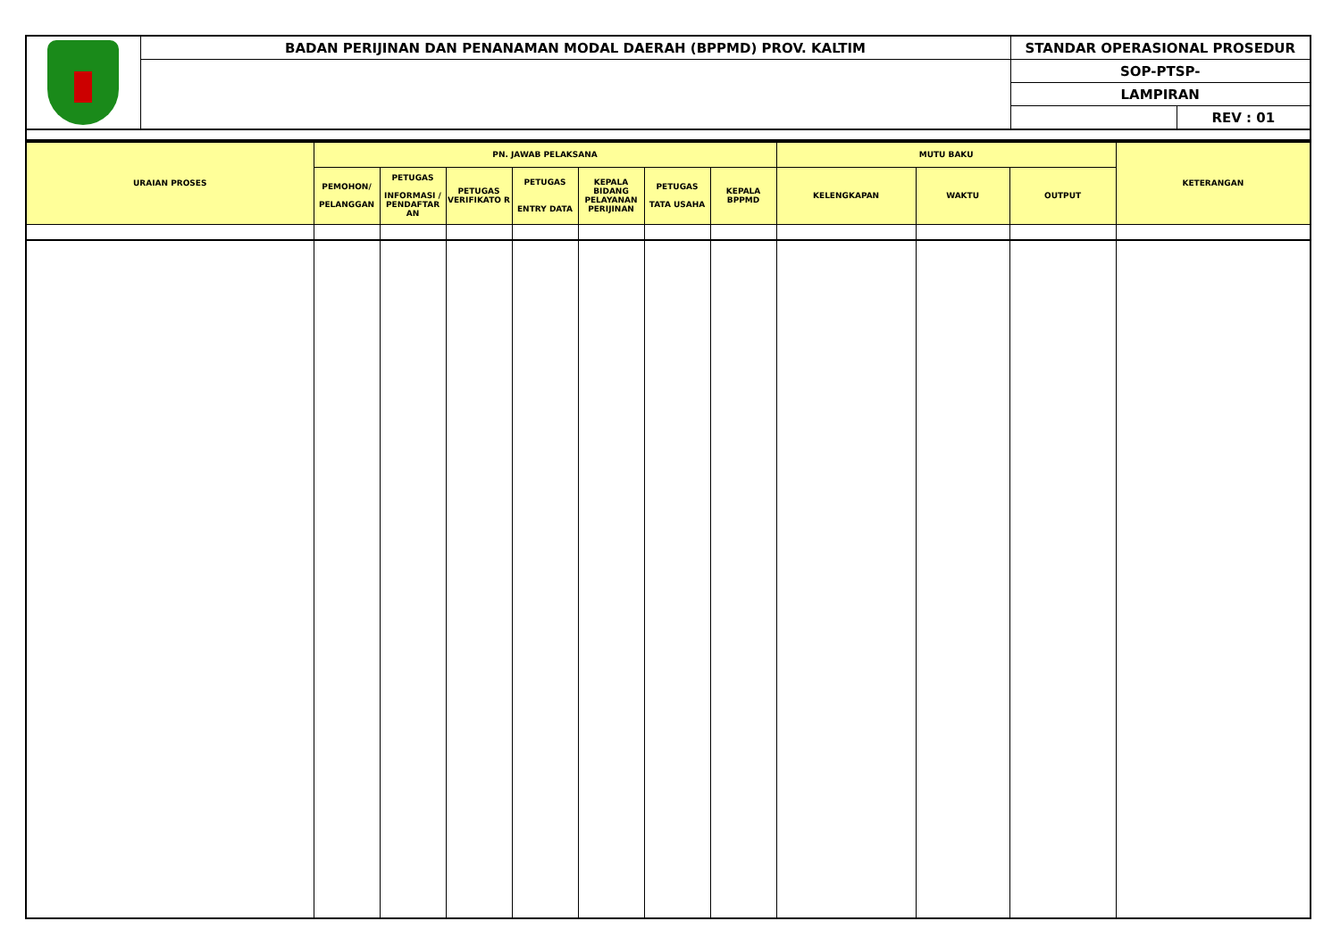| | BADAN PERIJINAN DAN PENANAMAN MODAL DAERAH (BPPMD) PROV. KALTIM | STANDAR OPERASIONAL PROSEDUR | |
| | | SOP-PTSP- | |
| | | LAMPIRAN | |
| | | | REV : 01 |
| URAIAN PROSES | PN. JAWAB PELAKSANA | | | | | | | MUTU BAKU | | | KETERANGAN |
| --- | --- | --- | --- | --- | --- | --- | --- | --- | --- | --- | --- |
| | PEMOHON/ PELANGGAN | PETUGAS INFORMASI / PENDAFTAR AN | PETUGAS VERIFIKATO R | PETUGAS ENTRY DATA | KEPALA BIDANG PELAYANAN PERIJINAN | PETUGAS TATA USAHA | KEPALA BPPMD | KELENGKAPAN | WAKTU | OUTPUT | |